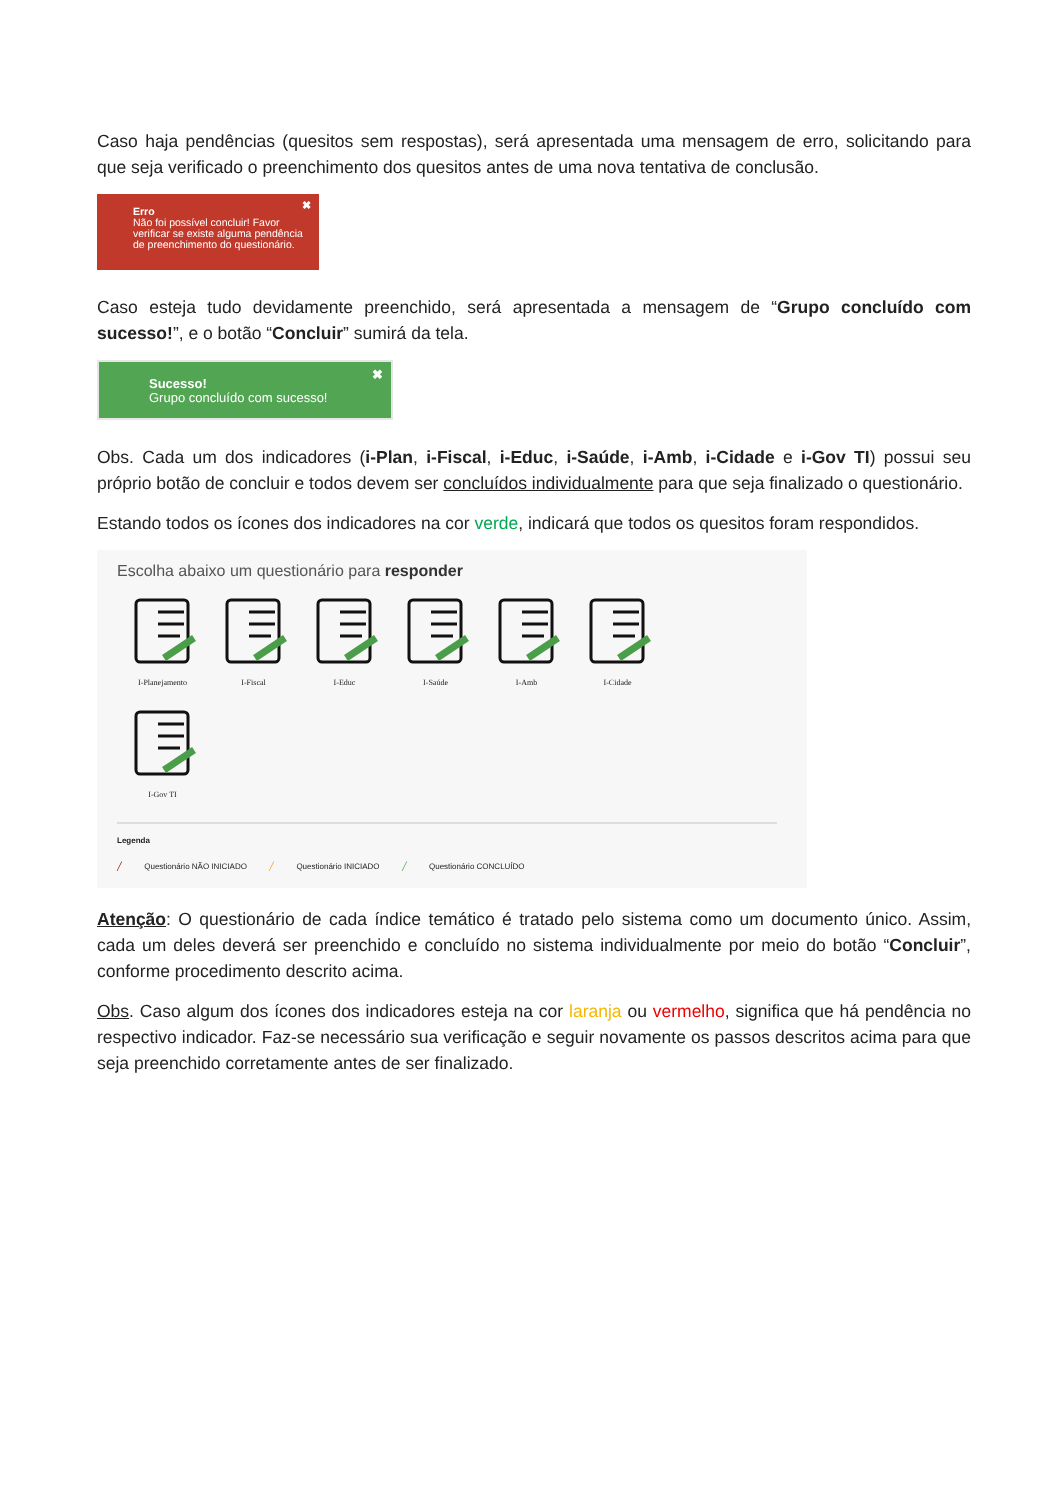Caso haja pendências (quesitos sem respostas), será apresentada uma mensagem de erro, solicitando para que seja verificado o preenchimento dos quesitos antes de uma nova tentativa de conclusão.
✖ Erro
Não foi possível concluir! Favor verificar se existe alguma pendência de preenchimento do questionário.
Caso esteja tudo devidamente preenchido, será apresentada a mensagem de “Grupo concluído com sucesso!”, e o botão “Concluir” sumirá da tela.
✖
Sucesso!
Grupo concluído com sucesso!
Obs. Cada um dos indicadores (i-Plan, i-Fiscal, i-Educ, i-Saúde, i-Amb, i-Cidade e i-Gov TI) possui seu próprio botão de concluir e todos devem ser concluídos individualmente para que seja finalizado o questionário.
Estando todos os ícones dos indicadores na cor verde, indicará que todos os quesitos foram respondidos.
Escolha abaixo um questionário para responder
I-Planejamento
I-Fiscal
I-Educ
I-Saúde
I-Amb
I-Cidade
I-Gov TI
Legenda
╱ Questionário NÃO INICIADO ╱ Questionário INICIADO ╱ Questionário CONCLUÍDO
Atenção: O questionário de cada índice temático é tratado pelo sistema como um documento único. Assim, cada um deles deverá ser preenchido e concluído no sistema individualmente por meio do botão “Concluir”, conforme procedimento descrito acima.
Obs. Caso algum dos ícones dos indicadores esteja na cor laranja ou vermelho, significa que há pendência no respectivo indicador. Faz-se necessário sua verificação e seguir novamente os passos descritos acima para que seja preenchido corretamente antes de ser finalizado.